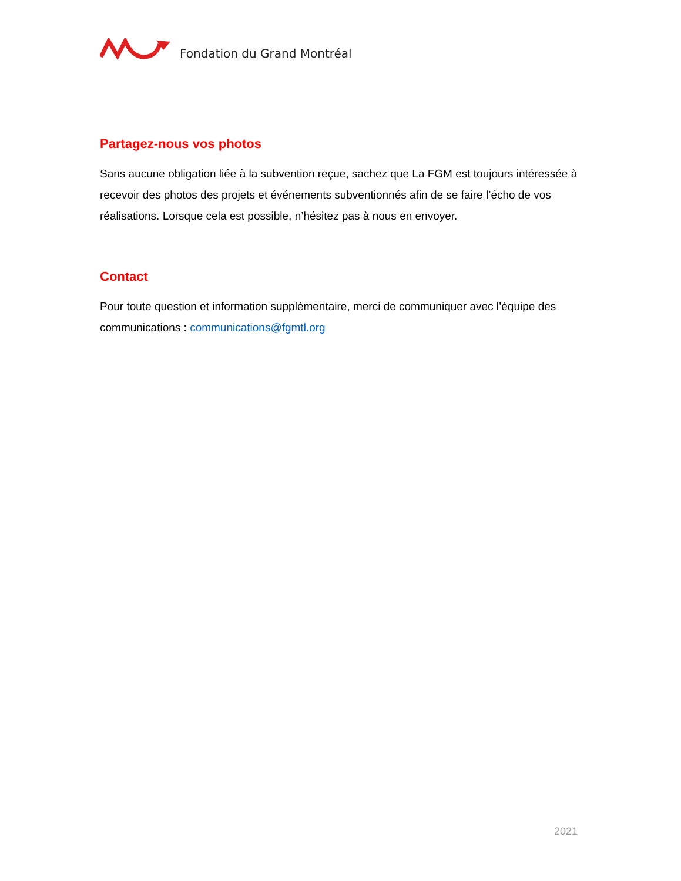Fondation du Grand Montréal
Partagez-nous vos photos
Sans aucune obligation liée à la subvention reçue, sachez que La FGM est toujours intéressée à recevoir des photos des projets et événements subventionnés afin de se faire l’écho de vos réalisations. Lorsque cela est possible, n’hésitez pas à nous en envoyer.
Contact
Pour toute question et information supplémentaire, merci de communiquer avec l’équipe des communications : communications@fgmtl.org
2021